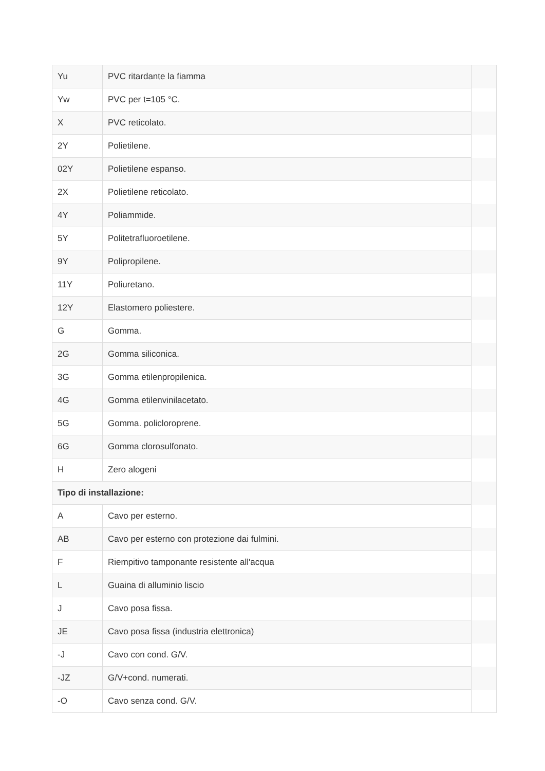| Yu | PVC ritardante la fiamma | |
| Yw | PVC per t=105 °C. | |
| X | PVC reticolato. | |
| 2Y | Polietilene. | |
| 02Y | Polietilene espanso. | |
| 2X | Polietilene reticolato. | |
| 4Y | Poliammide. | |
| 5Y | Politetrafluoroetilene. | |
| 9Y | Polipropilene. | |
| 11Y | Poliuretano. | |
| 12Y | Elastomero poliestere. | |
| G | Gomma. | |
| 2G | Gomma siliconica. | |
| 3G | Gomma etilenpropilenica. | |
| 4G | Gomma etilenvinilacetato. | |
| 5G | Gomma. policloroprene. | |
| 6G | Gomma clorosulfonato. | |
| H | Zero alogeni | |
| Tipo di installazione: | | |
| A | Cavo per esterno. | |
| AB | Cavo per esterno con protezione dai fulmini. | |
| F | Riempitivo tamponante resistente all'acqua | |
| L | Guaina di alluminio liscio | |
| J | Cavo posa fissa. | |
| JE | Cavo posa fissa (industria elettronica) | |
| -J | Cavo con cond. G/V. | |
| -JZ | G/V+cond. numerati. | |
| -O | Cavo senza cond. G/V. | |